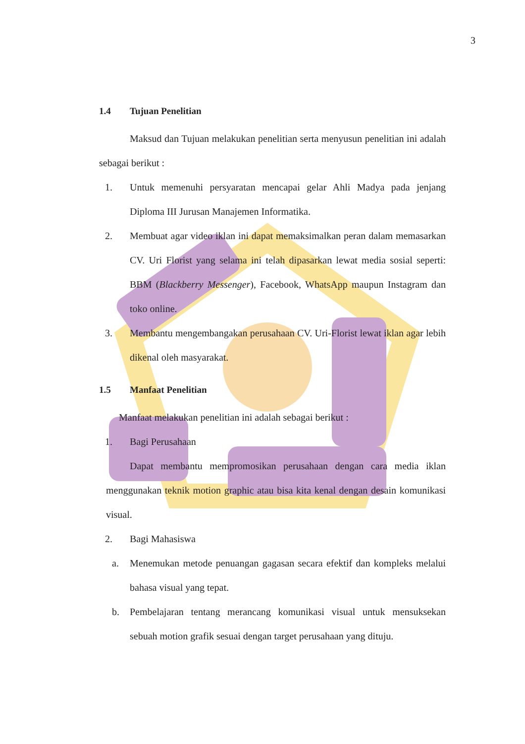3
1.4 Tujuan Penelitian
Maksud dan Tujuan melakukan penelitian serta menyusun penelitian ini adalah sebagai berikut :
1. Untuk memenuhi persyaratan mencapai gelar Ahli Madya pada jenjang Diploma III Jurusan Manajemen Informatika.
2. Membuat agar video iklan ini dapat memaksimalkan peran dalam memasarkan CV. Uri Florist yang selama ini telah dipasarkan lewat media sosial seperti: BBM (Blackberry Messenger), Facebook, WhatsApp maupun Instagram dan toko online.
3. Membantu mengembangakan perusahaan CV. Uri-Florist lewat iklan agar lebih dikenal oleh masyarakat.
1.5 Manfaat Penelitian
Manfaat melakukan penelitian ini adalah sebagai berikut :
1. Bagi Perusahaan
Dapat membantu mempromosikan perusahaan dengan cara media iklan menggunakan teknik motion graphic atau bisa kita kenal dengan desain komunikasi visual.
2. Bagi Mahasiswa
a. Menemukan metode penuangan gagasan secara efektif dan kompleks melalui bahasa visual yang tepat.
b. Pembelajaran tentang merancang komunikasi visual untuk mensuksekan sebuah motion grafik sesuai dengan target perusahaan yang dituju.